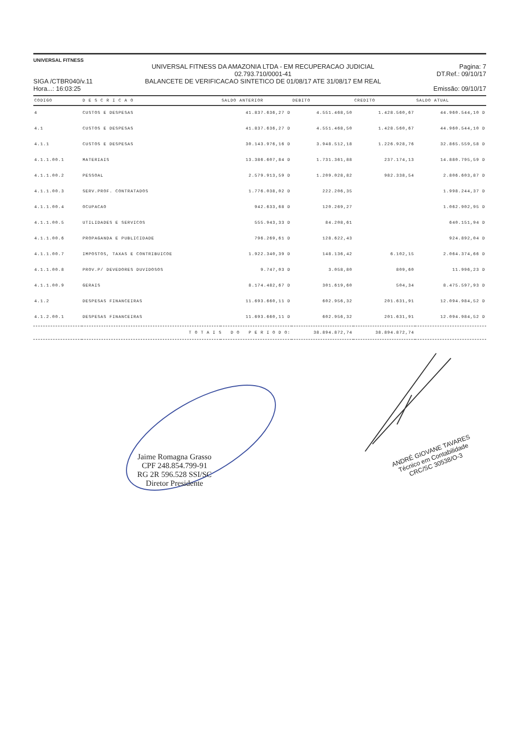UNIVERSAL FITNESS
SIGA /CTBR040/v.11
Hora...: 16:03:25
UNIVERSAL FITNESS DA AMAZONIA LTDA - EM RECUPERACAO JUDICIAL
02.793.710/0001-41
BALANCETE DE VERIFICACAO SINTETICO DE 01/08/17 ATE 31/08/17 EM REAL
Pagina: 7
DT.Ref.: 09/10/17
Emissão: 09/10/17
| CODIGO | D E S C R I C A O | SALDO ANTERIOR | DEBITO | CREDITO | SALDO ATUAL |
| --- | --- | --- | --- | --- | --- |
| 4 | CUSTOS E DESPESAS | 41.837.636,27 D | 4.551.468,50 | 1.428.560,67 | 44.960.544,10 D |
| 4.1 | CUSTOS E DESPESAS | 41.837.636,27 D | 4.551.468,50 | 1.428.560,67 | 44.960.544,10 D |
| 4.1.1 | CUSTOS E DESPESAS | 30.143.976,16 D | 3.948.512,18 | 1.226.928,76 | 32.865.559,58 D |
| 4.1.1.00.1 | MATERIAIS | 13.386.607,84 D | 1.731.361,88 | 237.174,13 | 14.880.795,59 D |
| 4.1.1.00.2 | PESSOAL | 2.579.913,59 D | 1.209.028,82 | 982.338,54 | 2.806.603,87 D |
| 4.1.1.00.3 | SERV.PROF. CONTRATADOS | 1.776.038,02 D | 222.206,35 | | 1.998.244,37 D |
| 4.1.1.00.4 | OCUPACAO | 942.633,68 D | 120.269,27 | | 1.062.902,95 D |
| 4.1.1.00.5 | UTILIDADES E SERVICOS | 555.943,33 D | 84.208,61 | | 640.151,94 D |
| 4.1.1.00.6 | PROPAGANDA E PUBLICIDADE | 796.269,61 D | 128.622,43 | | 924.892,04 D |
| 4.1.1.00.7 | IMPOSTOS, TAXAS E CONTRIBUICOE | 1.922.340,39 D | 148.136,42 | 6.102,15 | 2.064.374,66 D |
| 4.1.1.00.8 | PROV.P/ DEVEDORES DUVIDOSOS | 9.747,03 D | 3.058,80 | 809,60 | 11.996,23 D |
| 4.1.1.00.9 | GERAIS | 8.174.482,67 D | 301.619,60 | 504,34 | 8.475.597,93 D |
| 4.1.2 | DESPESAS FINANCEIRAS | 11.693.660,11 D | 602.956,32 | 201.631,91 | 12.094.984,52 D |
| 4.1.2.00.1 | DESPESAS FINANCEIRAS | 11.693.660,11 D | 602.956,32 | 201.631,91 | 12.094.984,52 D |
| T O T A I S D O P E R I O D O: | | | 38.894.872,74 | 38.894.872,74 | |
Jaime Romagna Grasso
CPF 248.854.799-91
RG 2R 596.528 SSI/SC
Diretor Presidente
ANDRÉ GIOVANE TAVARES
Técnico em Contabilidade
CRC/SC 30538/O-3